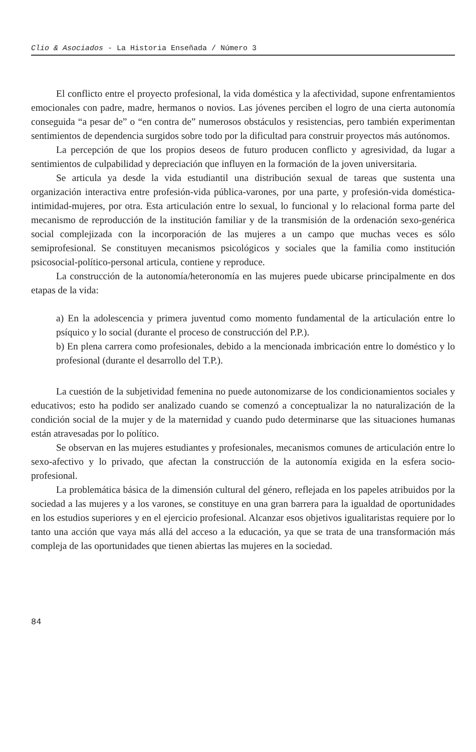Clio & Asociados - La Historia Enseñada / Número 3
El conflicto entre el proyecto profesional, la vida doméstica y la afectividad, supone enfrentamientos emocionales con padre, madre, hermanos o novios. Las jóvenes perciben el logro de una cierta autonomía conseguida “a pesar de” o “en contra de” numerosos obstáculos y resistencias, pero también experimentan sentimientos de dependencia surgidos sobre todo por la dificultad para construir proyectos más autónomos.
La percepción de que los propios deseos de futuro producen conflicto y agresividad, da lugar a sentimientos de culpabilidad y depreciación que influyen en la formación de la joven universitaria.
Se articula ya desde la vida estudiantil una distribución sexual de tareas que sustenta una organización interactiva entre profesión-vida pública-varones, por una parte, y profesión-vida doméstica-intimidad-mujeres, por otra. Esta articulación entre lo sexual, lo funcional y lo relacional forma parte del mecanismo de reproducción de la institución familiar y de la transmisión de la ordenación sexo-genérica social complejizada con la incorporación de las mujeres a un campo que muchas veces es sólo semiprofesional. Se constituyen mecanismos psicológicos y sociales que la familia como institución psicosocial-político-personal articula, contiene y reproduce.
La construcción de la autonomía/heteronomía en las mujeres puede ubicarse principalmente en dos etapas de la vida:
a) En la adolescencia y primera juventud como momento fundamental de la articulación entre lo psíquico y lo social (durante el proceso de construcción del P.P.).
b) En plena carrera como profesionales, debido a la mencionada imbricación entre lo doméstico y lo profesional (durante el desarrollo del T.P.).
La cuestión de la subjetividad femenina no puede autonomizarse de los condicionamientos sociales y educativos; esto ha podido ser analizado cuando se comenzó a conceptualizar la no naturalización de la condición social de la mujer y de la maternidad y cuando pudo determinarse que las situaciones humanas están atravesadas por lo político.
Se observan en las mujeres estudiantes y profesionales, mecanismos comunes de articulación entre lo sexo-afectivo y lo privado, que afectan la construcción de la autonomía exigida en la esfera socio-profesional.
La problemática básica de la dimensión cultural del género, reflejada en los papeles atribuidos por la sociedad a las mujeres y a los varones, se constituye en una gran barrera para la igualdad de oportunidades en los estudios superiores y en el ejercicio profesional. Alcanzar esos objetivos igualitaristas requiere por lo tanto una acción que vaya más allá del acceso a la educación, ya que se trata de una transformación más compleja de las oportunidades que tienen abiertas las mujeres en la sociedad.
84